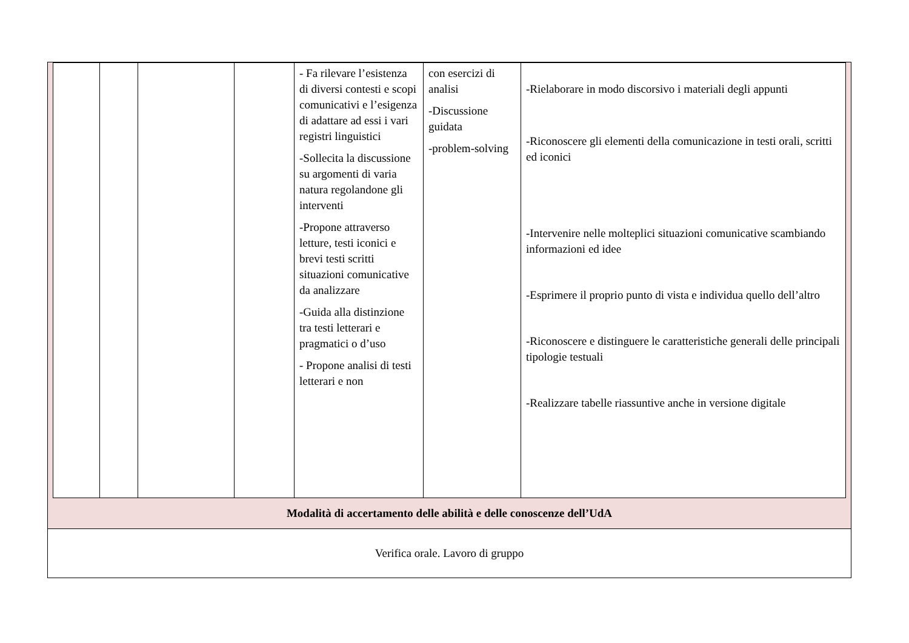| | | | | - Fa rilevare l’esistenza di diversi contesti e scopi comunicativi e l’esigenza di adattare ad essi i vari registri linguistici -Sollecita la discussione su argomenti di varia natura regolandone gli interventi -Propone attraverso letture, testi iconici e brevi testi scritti situazioni comunicative da analizzare -Guida alla distinzione tra testi letterari e pragmatici o d’uso - Propone analisi di testi letterari e non | con esercizi di analisi -Discussione guidata -problem-solving | -Rielaborare in modo discorsivo i materiali degli appunti -Riconoscere gli elementi della comunicazione in testi orali, scritti ed iconici -Intervenire nelle molteplici situazioni comunicative scambiando informazioni ed idee -Esprimere il proprio punto di vista e individua quello dell’altro -Riconoscere e distinguere le caratteristiche generali delle principali tipologie testuali -Realizzare tabelle riassuntive anche in versione digitale |
Modalità di accertamento delle abilità e delle conoscenze dell’UdA
Verifica orale. Lavoro di gruppo